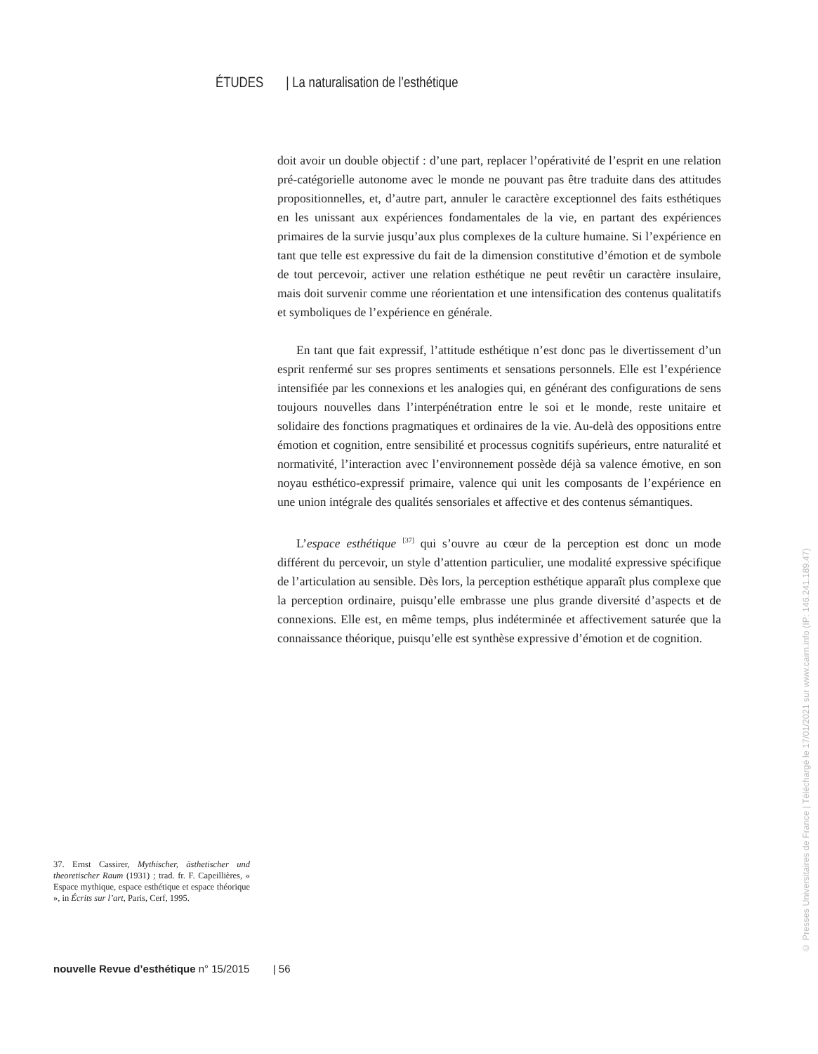ÉTUDES | La naturalisation de l’esthétique
doit avoir un double objectif : d’une part, replacer l’opérativité de l’esprit en une relation pré-catégorielle autonome avec le monde ne pouvant pas être traduite dans des attitudes propositionnelles, et, d’autre part, annuler le caractère exceptionnel des faits esthétiques en les unissant aux expériences fondamentales de la vie, en partant des expériences primaires de la survie jusqu’aux plus complexes de la culture humaine. Si l’expérience en tant que telle est expressive du fait de la dimension constitutive d’émotion et de symbole de tout percevoir, activer une relation esthétique ne peut revêtir un caractère insulaire, mais doit survenir comme une réorientation et une intensification des contenus qualitatifs et symboliques de l’expérience en générale.
En tant que fait expressif, l’attitude esthétique n’est donc pas le divertissement d’un esprit renfermé sur ses propres sentiments et sensations personnels. Elle est l’expérience intensifiée par les connexions et les analogies qui, en générant des configurations de sens toujours nouvelles dans l’interpénétration entre le soi et le monde, reste unitaire et solidaire des fonctions pragmatiques et ordinaires de la vie. Au-delà des oppositions entre émotion et cognition, entre sensibilité et processus cognitifs supérieurs, entre naturalité et normativité, l’interaction avec l’environnement possède déjà sa valence émotive, en son noyau esthético-expressif primaire, valence qui unit les composants de l’expérience en une union intégrale des qualités sensoriales et affective et des contenus sémantiques.
L’espace esthétique <sup>[37]</sup> qui s’ouvre au cœur de la perception est donc un mode différent du percevoir, un style d’attention particulier, une modalité expressive spécifique de l’articulation au sensible. Dès lors, la perception esthétique apparaît plus complexe que la perception ordinaire, puisqu’elle embrasse une plus grande diversité d’aspects et de connexions. Elle est, en même temps, plus indéterminée et affectivement saturée que la connaissance théorique, puisqu’elle est synthèse expressive d’émotion et de cognition.
37. Ernst Cassirer, Mythischer, ästhetischer und theoretischer Raum (1931) ; trad. fr. F. Capeillières, « Espace mythique, espace esthétique et espace théorique », in Écrits sur l’art, Paris, Cerf, 1995.
nouvelle Revue d’esthétique n° 15/2015 | 56
© Presses Universitaires de France | Téléchargé le 17/01/2021 sur www.cairn.info (IP: 146.241.189.47)